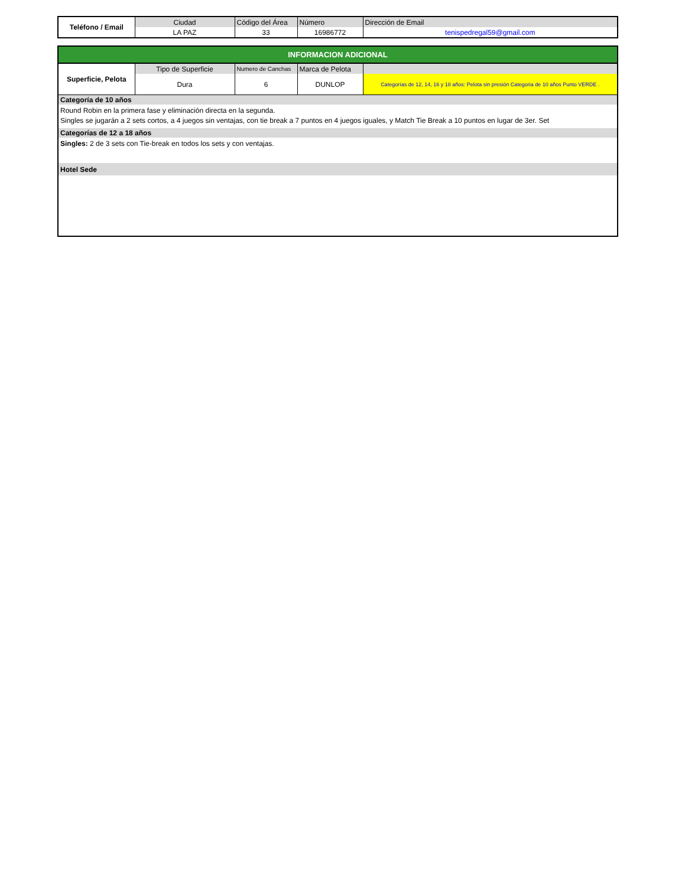| Teléfono / Email | Ciudad | Código del Área | Número | Dirección de Email |
| --- | --- | --- | --- | --- |
| | LA PAZ | 33 | 16986772 | tenispedregal59@gmail.com |
| INFORMACION ADICIONAL | | | | |
| Superficie, Pelota | Tipo de Superficie | Numero de Canchas | Marca de Pelota | |
| | Dura | 6 | DUNLOP | Categorías de 12, 14, 16 y 18 años: Pelota sin presión Categoria de 10 años Punto VERDE . |
| Categoría de 10 años | | | | |
| Round Robin en la primera fase y eliminación directa en la segunda. | | | | |
| Singles se jugarán a 2 sets cortos, a 4 juegos sin ventajas, con tie break a 7 puntos en 4 juegos iguales, y Match Tie Break a 10 puntos en lugar de 3er. Set | | | | |
| Categorías de 12 a 18 años | | | | |
| Singles: 2 de 3 sets con Tie-break en todos los sets y con ventajas. | | | | |
| Hotel Sede | | | | |